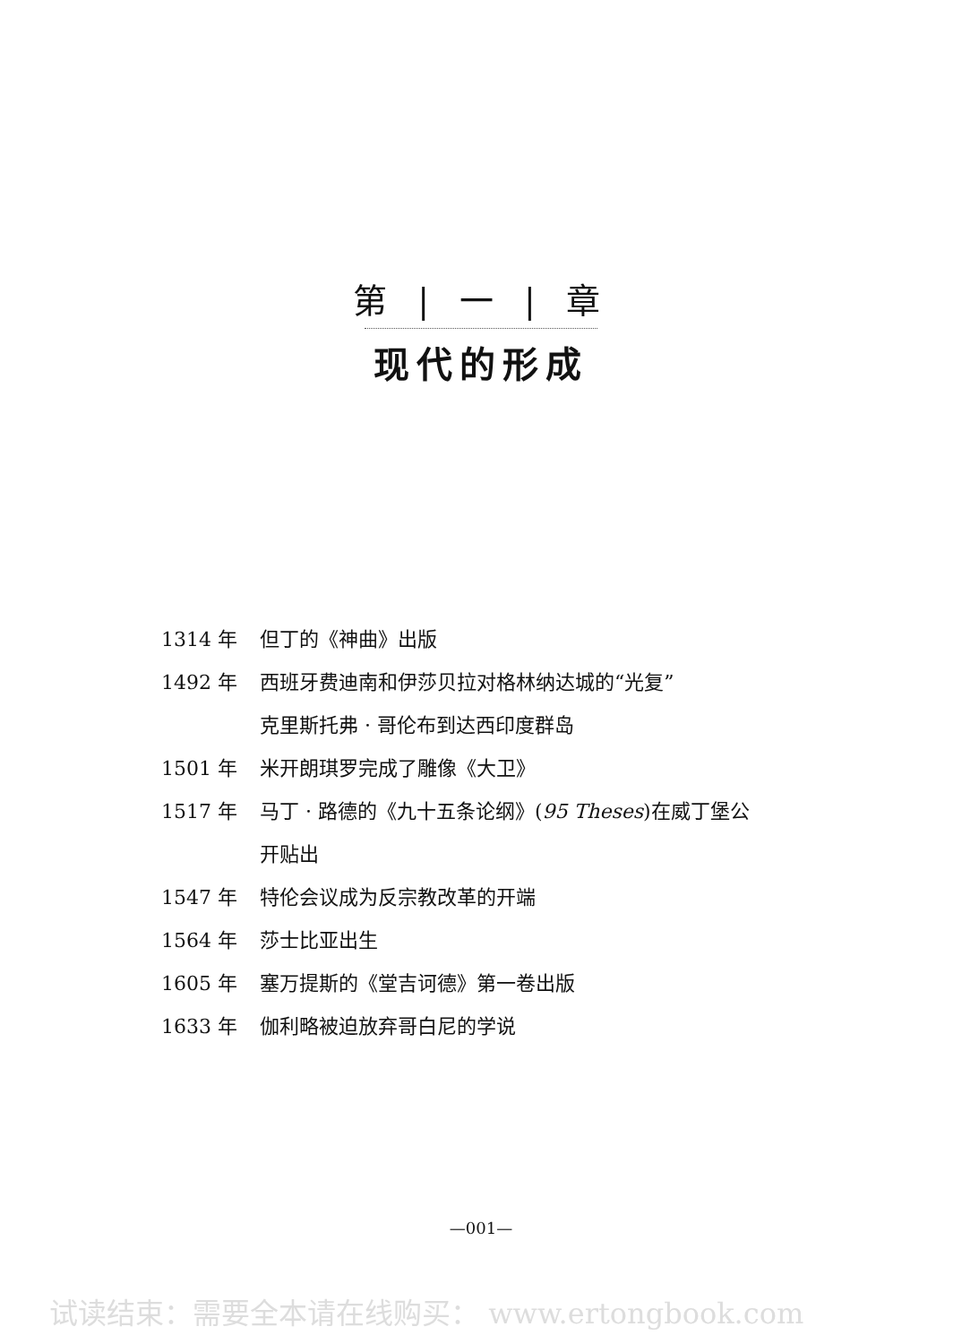第 | 一 | 章
现代的形成
1314 年 但丁的《神曲》出版
1492 年 西班牙费迪南和伊莎贝拉对格林纳达城的“光复”
克里斯托弗 · 哥伦布到达西印度群岛
1501 年 米开朗琪罗完成了雕像《大卫》
1517 年 马丁 · 路德的《九十五条论纲》(95 Theses)在威丁堡公
开贴出
1547 年 特伦会议成为反宗教改革的开端
1564 年 莎士比亚出生
1605 年 塞万提斯的《堂吉诃德》第一卷出版
1633 年 伽利略被迫放弃哥白尼的学说
—001—
试读结束：需要全本请在线购买： www.ertongbook.com